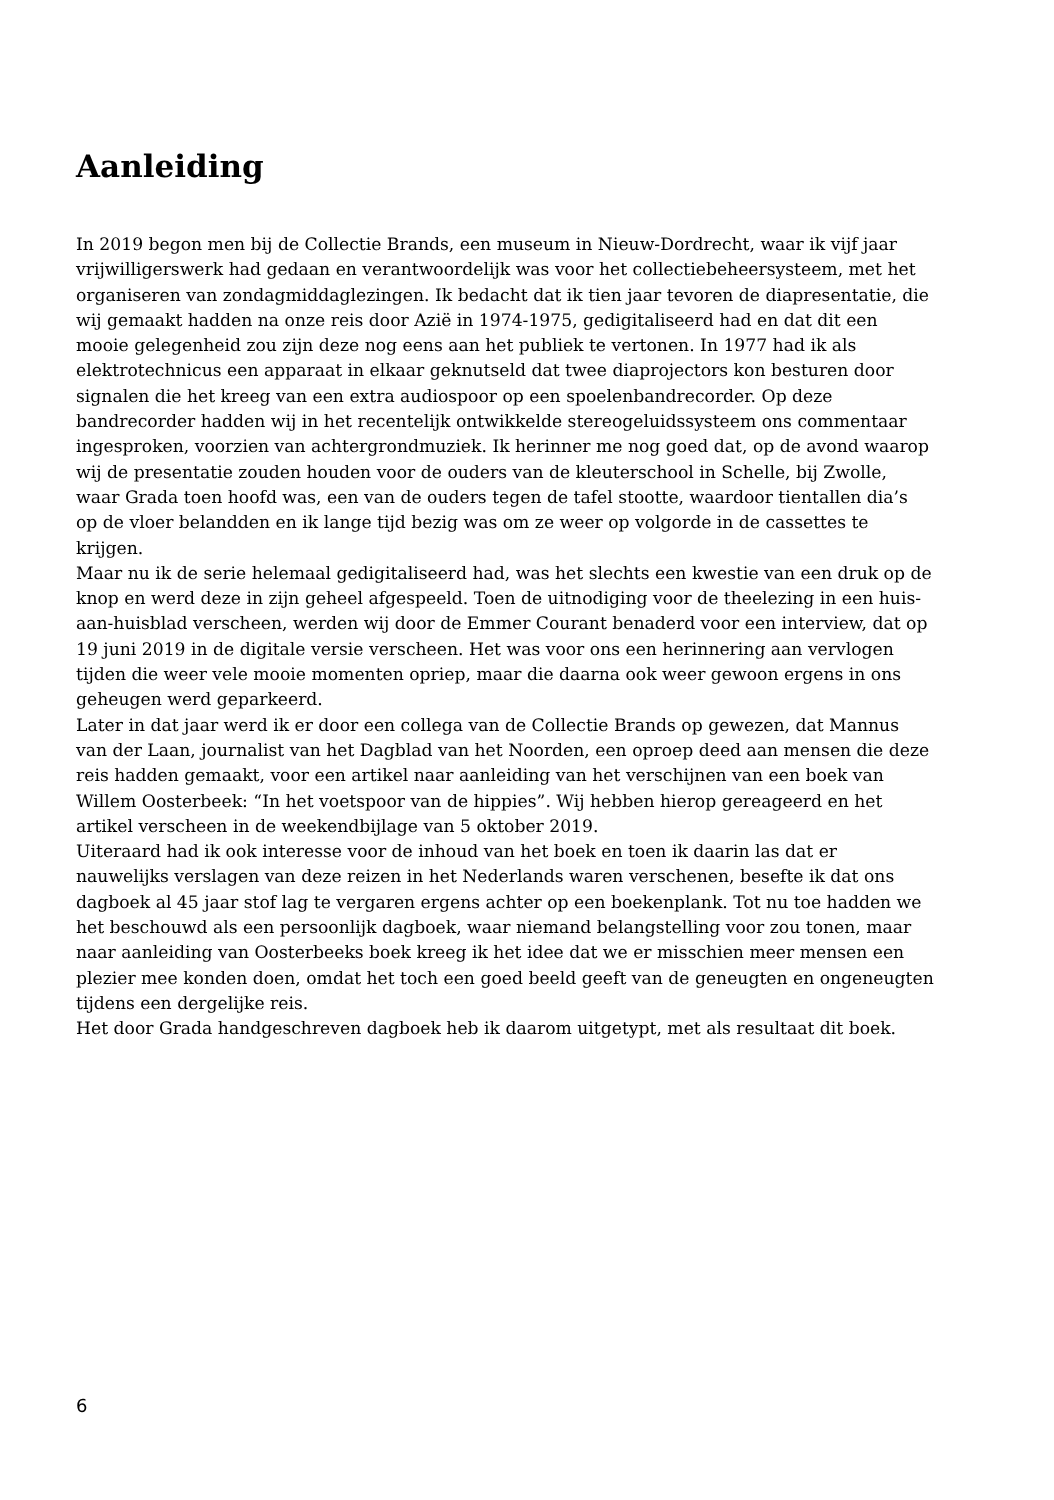Aanleiding
In 2019 begon men bij de Collectie Brands, een museum in Nieuw-Dordrecht, waar ik vijf jaar vrijwilligerswerk had gedaan en verantwoordelijk was voor het collectiebeheersysteem, met het organiseren van zondagmiddaglezingen. Ik bedacht dat ik tien jaar tevoren de diapresentatie, die wij gemaakt hadden na onze reis door Azië in 1974-1975, gedigitaliseerd had en dat dit een mooie gelegenheid zou zijn deze nog eens aan het publiek te vertonen. In 1977 had ik als elektrotechnicus een apparaat in elkaar geknutseld dat twee diaprojectors kon besturen door signalen die het kreeg van een extra audiospoor op een spoelenbandrecorder. Op deze bandrecorder hadden wij in het recentelijk ontwikkelde stereogeluidssysteem ons commentaar ingesproken, voorzien van achtergrondmuziek. Ik herinner me nog goed dat, op de avond waarop wij de presentatie zouden houden voor de ouders van de kleuterschool in Schelle, bij Zwolle, waar Grada toen hoofd was, een van de ouders tegen de tafel stootte, waardoor tientallen dia’s op de vloer belandden en ik lange tijd bezig was om ze weer op volgorde in de cassettes te krijgen.
Maar nu ik de serie helemaal gedigitaliseerd had, was het slechts een kwestie van een druk op de knop en werd deze in zijn geheel afgespeeld. Toen de uitnodiging voor de theelezing in een huis-aan-huisblad verscheen, werden wij door de Emmer Courant benaderd voor een interview, dat op 19 juni 2019 in de digitale versie verscheen. Het was voor ons een herinnering aan vervlogen tijden die weer vele mooie momenten opriep, maar die daarna ook weer gewoon ergens in ons geheugen werd geparkeerd.
Later in dat jaar werd ik er door een collega van de Collectie Brands op gewezen, dat Mannus van der Laan, journalist van het Dagblad van het Noorden, een oproep deed aan mensen die deze reis hadden gemaakt, voor een artikel naar aanleiding van het verschijnen van een boek van Willem Oosterbeek: “In het voetspoor van de hippies”. Wij hebben hierop gereageerd en het artikel verscheen in de weekendbijlage van 5 oktober 2019.
Uiteraard had ik ook interesse voor de inhoud van het boek en toen ik daarin las dat er nauwelijks verslagen van deze reizen in het Nederlands waren verschenen, besefte ik dat ons dagboek al 45 jaar stof lag te vergaren ergens achter op een boekenplank. Tot nu toe hadden we het beschouwd als een persoonlijk dagboek, waar niemand belangstelling voor zou tonen, maar naar aanleiding van Oosterbeeks boek kreeg ik het idee dat we er misschien meer mensen een plezier mee konden doen, omdat het toch een goed beeld geeft van de geneugten en ongeneugten tijdens een dergelijke reis.
Het door Grada handgeschreven dagboek heb ik daarom uitgetypt, met als resultaat dit boek.
6